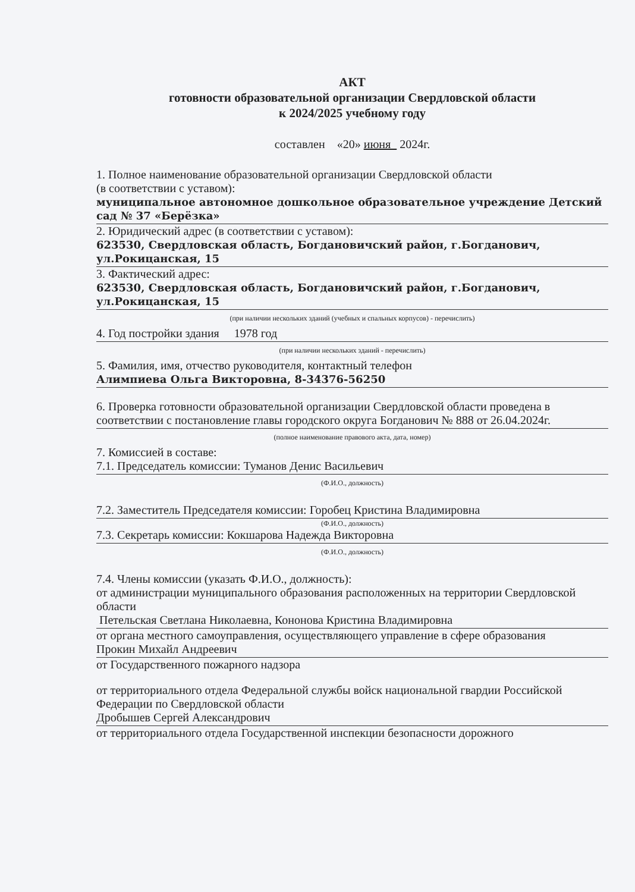АКТ
готовности образовательной организации Свердловской области
к 2024/2025 учебному году
составлен «20» июня 2024г.
1. Полное наименование образовательной организации Свердловской области
(в соответствии с уставом):
муниципальное автономное дошкольное образовательное учреждение Детский сад № 37 «Берёзка»
2. Юридический адрес (в соответствии с уставом):
623530, Свердловская область, Богдановичский район, г.Богданович, ул.Рокицанская, 15
3. Фактический адрес:
623530, Свердловская область, Богдановичский район, г.Богданович, ул.Рокицанская, 15
(при наличии нескольких зданий (учебных и спальных корпусов) - перечислить)
4. Год постройки здания 1978 год
(при наличии нескольких зданий - перечислить)
5. Фамилия, имя, отчество руководителя, контактный телефон
Алимпиева Ольга Викторовна, 8-34376-56250
6. Проверка готовности образовательной организации Свердловской области проведена в соответствии с постановление главы городского округа Богданович № 888 от 26.04.2024г.
(полное наименование правового акта, дата, номер)
7. Комиссией в составе:
7.1. Председатель комиссии: Туманов Денис Васильевич
(Ф.И.О., должность)
7.2. Заместитель Председателя комиссии: Горобец Кристина Владимировна
(Ф.И.О., должность)
7.3. Секретарь комиссии: Кокшарова Надежда Викторовна
(Ф.И.О., должность)
7.4. Члены комиссии (указать Ф.И.О., должность):
от администрации муниципального образования расположенных на территории Свердловской области
Петельская Светлана Николаевна, Кононова Кристина Владимировна
от органа местного самоуправления, осуществляющего управление в сфере образования
Прокин Михайл Андреевич
от Государственного пожарного надзора
от территориального отдела Федеральной службы войск национальной гвардии Российской Федерации по Свердловской области
Дробышев Сергей Александрович
от территориального отдела Государственной инспекции безопасности дорожного